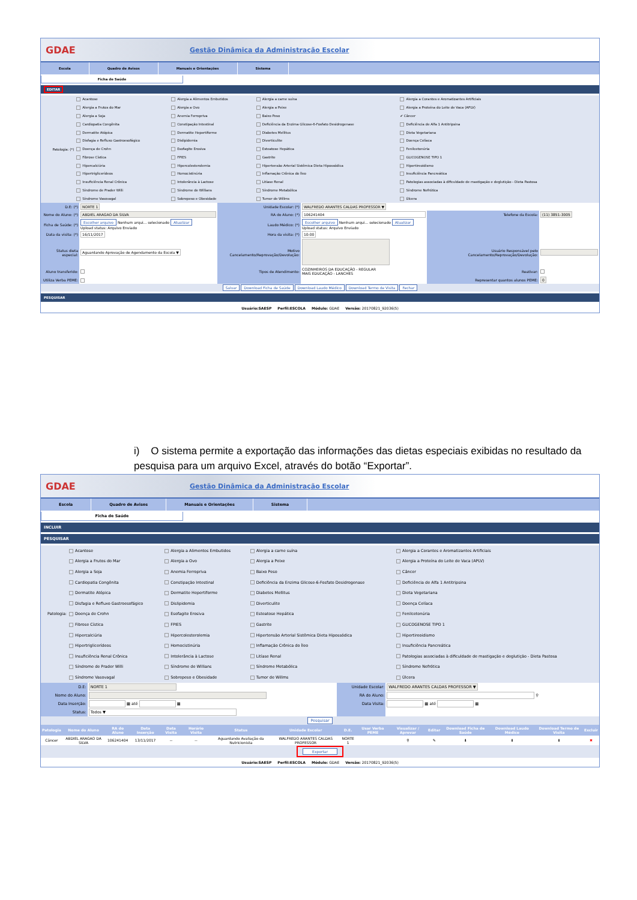GDAE Gestão Dinâmica da Administração Escolar
Escola Quadro de Avisos Manuais e Orientações Sistema
Ficha de Saúde
EDITAR
| Patologia: (*) | Acantose | Alergia a Alimentos Embutidos | Alergia a carne suína | Alergia a Corantes e Aromatizantes Artificiais |
| | Alergia a Frutos do Mar | Alergia a Ovo | Alergia a Peixe | Alergia a Proteína do Leite de Vaca (APLV) |
| | Alergia a Soja | Anemia Ferropriva | Baixo Peso | ✔ Câncer |
| | Cardiopatia Congênita | Constipação Intestinal | Deficiência da Enzima Glicose-6-Fosfato Desidrogenase | Deficiência de Alfa 1 Antitripsina |
| | Dermatite Atópica | Dermatite Hepertiforme | Diabetes Mellitus | Dieta Vegetariana |
| | Disfagia e Refluxo Gastroesofágico | Dislipidemia | Diverticulite | Doença Celíaca |
| | Doença de Crohn | Esofagite Erosiva | Esteatose Hepática | Fenilcetonúria |
| | Fibrose Cística | FPIES | Gastrite | GLICOGENOSE TIPO 1 |
| | Hipercalciúria | Hipercolesterolemia | Hipertensão Arterial Sistêmica Dieta Hipossódica | Hipertireoidismo |
| | Hipertriglicerídeos | Homocistinúria | Inflamação Crônica do Íleo | Insuficiência Pancreática |
| | Insuficiência Renal Crônica | Intolerância à Lactose | Litíase Renal | Patologias associadas à dificuldade de mastigação e deglutição - Dieta Pastosa |
| | Síndrome de Prader Willi | Síndrome de Willians | Síndrome Metabólica | Síndrome Nefrótica |
| | Síndrome Vasovagal | Sobrepeso e Obesidade | Tumor de Willms | Úlcera |
| D.E: (*) | NORTE 1 | Unidade Escolar: (*) | WALFREDO ARANTES CALDAS PROFESSOR ▼ | | |
| Nome do Aluno: (*) | ABDIEL ARAGAO DA SILVA | RA do Aluno: (*) | 106241404 | Telefone da Escola: | (11) 3851-3005 |
| Ficha de Saúde: (*) | Escolher arquivo Nenhum arqui... selecionado Atualizar Upload status: Arquivo Enviado | Laudo Médico: (*) | Escolher arquivo Nenhum arqui... selecionado Atualizar Upload status: Arquivo Enviado | | |
| Data da visita: (*) | 16/11/2017 | Hora da visita: (*) | 10:00 | | |
| Status dieta especial: | Aguardando Aprovação de Agendamento da Escola ▼ | Motivo Cancelamento/Reprovação/Devolução: | | Usuário Responsável pelo Cancelamento/Reprovação/Devolução: | |
| Aluno transferido: | | Tipos de Atendimento: | COZINHEIROS DA EDUCAÇÃO - REGULAR MAIS EDUCAÇÃO - LANCHES | Reativar: | |
| Utiliza Verba PEME: | | | | Representar quantos alunos PEME: | 0 |
| Salvar Download Ficha de Saúde Download Laudo Médico Download Termo de Visita Fechar | | | | | |
PESQUISAR
Usuário:SAESP Perfil:ESCOLA Módulo: GDAE Versão: 20170821_92036(5)
i) O sistema permite a exportação das informações das dietas especiais exibidas no resultado da pesquisa para um arquivo Excel, através do botão “Exportar”.
GDAE Gestão Dinâmica da Administração Escolar
Escola Quadro de Avisos Manuais e Orientações Sistema
Ficha de Saúde
INCLUIR
PESQUISAR
| Patologia: | Acantose | Alergia a Alimentos Embutidos | Alergia a carne suína | Alergia a Corantes e Aromatizantes Artificiais |
| | Alergia a Frutos do Mar | Alergia a Ovo | Alergia a Peixe | Alergia a Proteína do Leite de Vaca (APLV) |
| | Alergia a Soja | Anemia Ferropriva | Baixo Peso | Câncer |
| | Cardiopatia Congênita | Constipação Intestinal | Deficiência da Enzima Glicose-6-Fosfato Desidrogenase | Deficiência de Alfa 1 Antitripsina |
| | Dermatite Atópica | Dermatite Hepertiforme | Diabetes Mellitus | Dieta Vegetariana |
| | Disfagia e Refluxo Gastroesofágico | Dislipidemia | Diverticulite | Doença Celíaca |
| | Doença de Crohn | Esofagite Erosiva | Esteatose Hepática | Fenilcetonúria |
| | Fibrose Cística | FPIES | Gastrite | GLICOGENOSE TIPO 1 |
| | Hipercalciúria | Hipercolesterolemia | Hipertensão Arterial Sistêmica Dieta Hipossódica | Hipertireoidismo |
| | Hipertriglicerídeos | Homocistinúria | Inflamação Crônica do Íleo | Insuficiência Pancreática |
| | Insuficiência Renal Crônica | Intolerância à Lactose | Litíase Renal | Patologias associadas à dificuldade de mastigação e deglutição - Dieta Pastosa |
| | Síndrome de Prader Willi | Síndrome de Willians | Síndrome Metabólica | Síndrome Nefrótica |
| | Síndrome Vasovagal | Sobrepeso e Obesidade | Tumor de Willms | Úlcera |
| D.E: | NORTE 1 | Unidade Escolar: | WALFREDO ARANTES CALDAS PROFESSOR ▼ |
| Nome do Aluno: | | RA do Aluno: | ⚲ |
| Data Inserção: | ▦ até ▦ | Data Visita: | ▦ até ▦ |
| Status: | Todos ▼ | | |
| Pesquisar | | | |
| Patologia | Nome do Aluno | RA do Aluno | Data Inserção | Data Visita | Horário Visita | Status | Unidade Escolar | D.E. | Usar Verba PEME | Visualizar / Aprovar | Editar | Download Ficha de Saúde | Download Laudo Médico | Download Termo de Visita | Excluir |
| --- | --- | --- | --- | --- | --- | --- | --- | --- | --- | --- | --- | --- | --- | --- | --- |
| Câncer | ABDIEL ARAGAO DA SILVA | 106241404 | 13/11/2017 | -- | -- | Aguardando Avaliação da Nutricionista | WALFREDO ARANTES CALDAS PROFESSOR | NORTE 1 | | ⚲ | ✎ | ⬇ | ⬇ | ⬇ | ✖ |
| Exportar | | | | | | | | | | | | | | | |
Usuário:SAESP Perfil:ESCOLA Módulo: GDAE Versão: 20170821_92036(5)